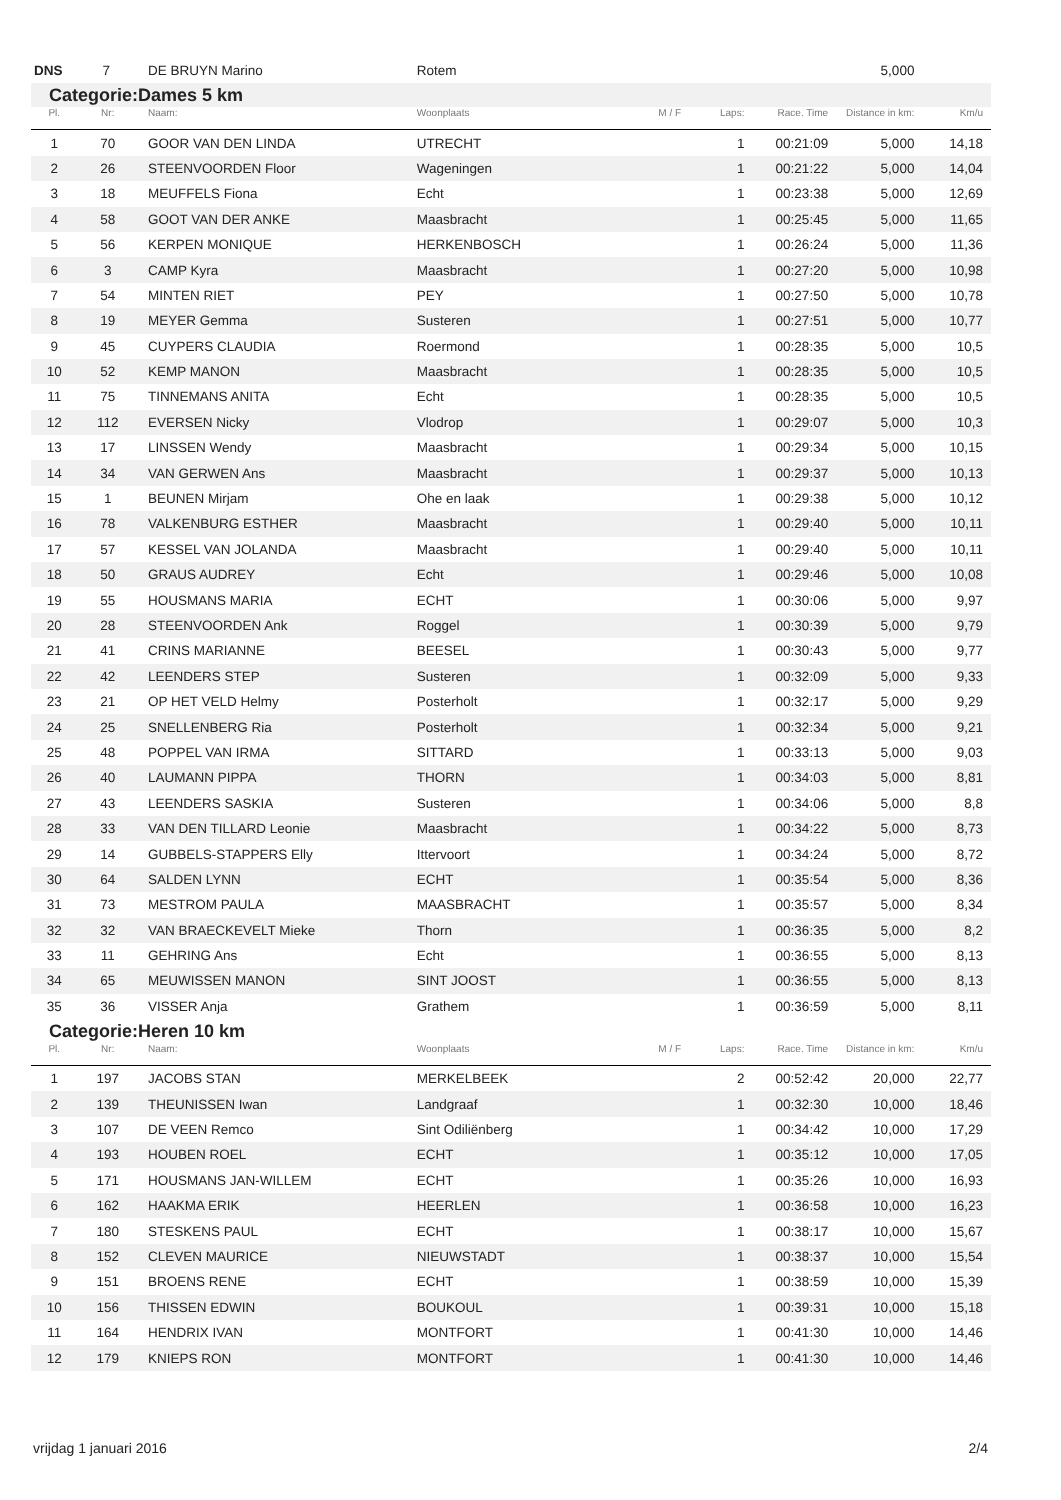| DNS | 7 | DE BRUYN Marino | Rotem | | | | 5,000 | |
| Categorie: | | Dames 5 km | | | | | | |
| Pl. | Nr: | Naam: | Woonplaats | M / F | Laps: | Race. Time | Distance in km: | Km/u |
| 1 | 70 | GOOR VAN DEN LINDA | UTRECHT | | 1 | 00:21:09 | 5,000 | 14,18 |
| 2 | 26 | STEENVOORDEN Floor | Wageningen | | 1 | 00:21:22 | 5,000 | 14,04 |
| 3 | 18 | MEUFFELS Fiona | Echt | | 1 | 00:23:38 | 5,000 | 12,69 |
| 4 | 58 | GOOT VAN DER ANKE | Maasbracht | | 1 | 00:25:45 | 5,000 | 11,65 |
| 5 | 56 | KERPEN MONIQUE | HERKENBOSCH | | 1 | 00:26:24 | 5,000 | 11,36 |
| 6 | 3 | CAMP Kyra | Maasbracht | | 1 | 00:27:20 | 5,000 | 10,98 |
| 7 | 54 | MINTEN RIET | PEY | | 1 | 00:27:50 | 5,000 | 10,78 |
| 8 | 19 | MEYER Gemma | Susteren | | 1 | 00:27:51 | 5,000 | 10,77 |
| 9 | 45 | CUYPERS CLAUDIA | Roermond | | 1 | 00:28:35 | 5,000 | 10,5 |
| 10 | 52 | KEMP MANON | Maasbracht | | 1 | 00:28:35 | 5,000 | 10,5 |
| 11 | 75 | TINNEMANS ANITA | Echt | | 1 | 00:28:35 | 5,000 | 10,5 |
| 12 | 112 | EVERSEN Nicky | Vlodrop | | 1 | 00:29:07 | 5,000 | 10,3 |
| 13 | 17 | LINSSEN Wendy | Maasbracht | | 1 | 00:29:34 | 5,000 | 10,15 |
| 14 | 34 | VAN GERWEN Ans | Maasbracht | | 1 | 00:29:37 | 5,000 | 10,13 |
| 15 | 1 | BEUNEN Mirjam | Ohe en laak | | 1 | 00:29:38 | 5,000 | 10,12 |
| 16 | 78 | VALKENBURG ESTHER | Maasbracht | | 1 | 00:29:40 | 5,000 | 10,11 |
| 17 | 57 | KESSEL VAN JOLANDA | Maasbracht | | 1 | 00:29:40 | 5,000 | 10,11 |
| 18 | 50 | GRAUS AUDREY | Echt | | 1 | 00:29:46 | 5,000 | 10,08 |
| 19 | 55 | HOUSMANS MARIA | ECHT | | 1 | 00:30:06 | 5,000 | 9,97 |
| 20 | 28 | STEENVOORDEN Ank | Roggel | | 1 | 00:30:39 | 5,000 | 9,79 |
| 21 | 41 | CRINS MARIANNE | BEESEL | | 1 | 00:30:43 | 5,000 | 9,77 |
| 22 | 42 | LEENDERS STEP | Susteren | | 1 | 00:32:09 | 5,000 | 9,33 |
| 23 | 21 | OP HET VELD Helmy | Posterholt | | 1 | 00:32:17 | 5,000 | 9,29 |
| 24 | 25 | SNELLENBERG Ria | Posterholt | | 1 | 00:32:34 | 5,000 | 9,21 |
| 25 | 48 | POPPEL VAN IRMA | SITTARD | | 1 | 00:33:13 | 5,000 | 9,03 |
| 26 | 40 | LAUMANN PIPPA | THORN | | 1 | 00:34:03 | 5,000 | 8,81 |
| 27 | 43 | LEENDERS SASKIA | Susteren | | 1 | 00:34:06 | 5,000 | 8,8 |
| 28 | 33 | VAN DEN TILLARD Leonie | Maasbracht | | 1 | 00:34:22 | 5,000 | 8,73 |
| 29 | 14 | GUBBELS-STAPPERS Elly | Ittervoort | | 1 | 00:34:24 | 5,000 | 8,72 |
| 30 | 64 | SALDEN LYNN | ECHT | | 1 | 00:35:54 | 5,000 | 8,36 |
| 31 | 73 | MESTROM PAULA | MAASBRACHT | | 1 | 00:35:57 | 5,000 | 8,34 |
| 32 | 32 | VAN BRAECKEVELT Mieke | Thorn | | 1 | 00:36:35 | 5,000 | 8,2 |
| 33 | 11 | GEHRING Ans | Echt | | 1 | 00:36:55 | 5,000 | 8,13 |
| 34 | 65 | MEUWISSEN MANON | SINT JOOST | | 1 | 00:36:55 | 5,000 | 8,13 |
| 35 | 36 | VISSER Anja | Grathem | | 1 | 00:36:59 | 5,000 | 8,11 |
| Categorie: | | Heren 10 km | | | | | | |
| Pl. | Nr: | Naam: | Woonplaats | M / F | Laps: | Race. Time | Distance in km: | Km/u |
| 1 | 197 | JACOBS STAN | MERKELBEEK | | 2 | 00:52:42 | 20,000 | 22,77 |
| 2 | 139 | THEUNISSEN Iwan | Landgraaf | | 1 | 00:32:30 | 10,000 | 18,46 |
| 3 | 107 | DE VEEN Remco | Sint Odiliënberg | | 1 | 00:34:42 | 10,000 | 17,29 |
| 4 | 193 | HOUBEN ROEL | ECHT | | 1 | 00:35:12 | 10,000 | 17,05 |
| 5 | 171 | HOUSMANS JAN-WILLEM | ECHT | | 1 | 00:35:26 | 10,000 | 16,93 |
| 6 | 162 | HAAKMA ERIK | HEERLEN | | 1 | 00:36:58 | 10,000 | 16,23 |
| 7 | 180 | STESKENS PAUL | ECHT | | 1 | 00:38:17 | 10,000 | 15,67 |
| 8 | 152 | CLEVEN MAURICE | NIEUWSTADT | | 1 | 00:38:37 | 10,000 | 15,54 |
| 9 | 151 | BROENS RENE | ECHT | | 1 | 00:38:59 | 10,000 | 15,39 |
| 10 | 156 | THISSEN EDWIN | BOUKOUL | | 1 | 00:39:31 | 10,000 | 15,18 |
| 11 | 164 | HENDRIX IVAN | MONTFORT | | 1 | 00:41:30 | 10,000 | 14,46 |
| 12 | 179 | KNIEPS RON | MONTFORT | | 1 | 00:41:30 | 10,000 | 14,46 |
vrijdag 1 januari 2016 2/4